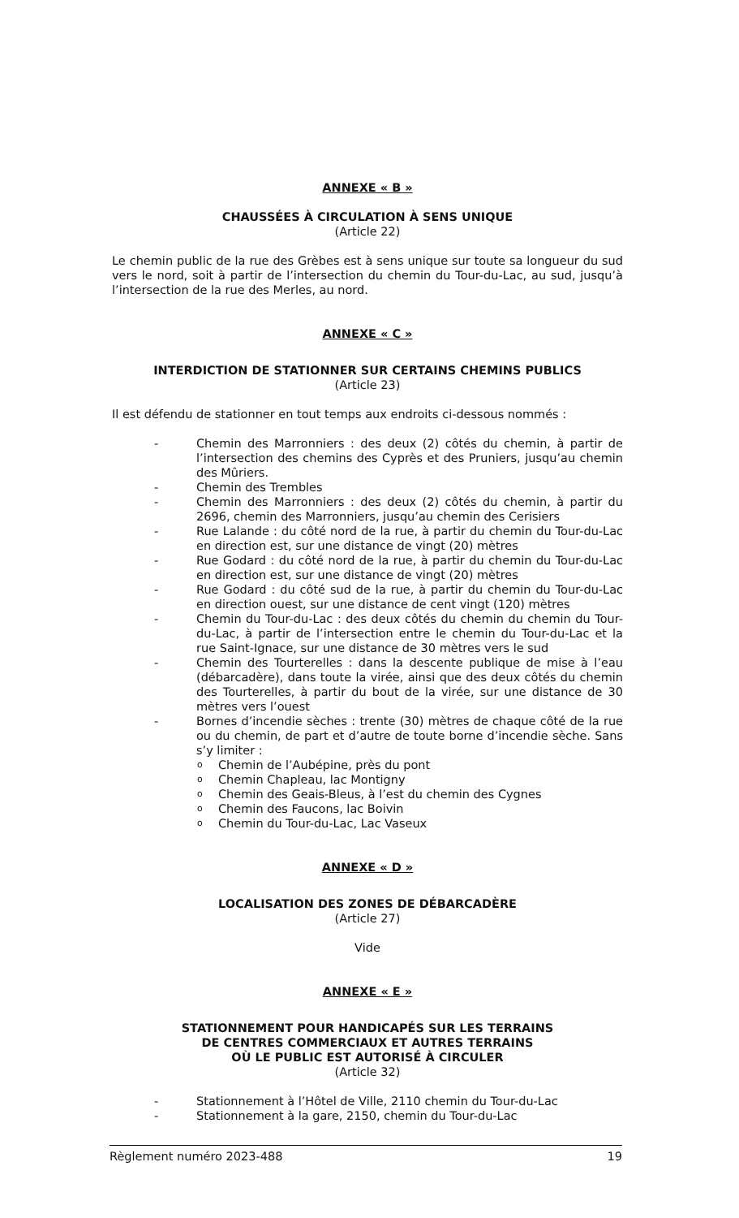ANNEXE « B »
CHAUSSÉES À CIRCULATION À SENS UNIQUE
(Article 22)
Le chemin public de la rue des Grèbes est à sens unique sur toute sa longueur du sud vers le nord, soit à partir de l’intersection du chemin du Tour-du-Lac, au sud, jusqu’à l’intersection de la rue des Merles, au nord.
ANNEXE « C »
INTERDICTION DE STATIONNER SUR CERTAINS CHEMINS PUBLICS
(Article 23)
Il est défendu de stationner en tout temps aux endroits ci-dessous nommés :
- Chemin des Marronniers : des deux (2) côtés du chemin, à partir de l’intersection des chemins des Cyprès et des Pruniers, jusqu’au chemin des Mûriers.
- Chemin des Trembles
- Chemin des Marronniers : des deux (2) côtés du chemin, à partir du 2696, chemin des Marronniers, jusqu’au chemin des Cerisiers
- Rue Lalande : du côté nord de la rue, à partir du chemin du Tour-du-Lac en direction est, sur une distance de vingt (20) mètres
- Rue Godard : du côté nord de la rue, à partir du chemin du Tour-du-Lac en direction est, sur une distance de vingt (20) mètres
- Rue Godard : du côté sud de la rue, à partir du chemin du Tour-du-Lac en direction ouest, sur une distance de cent vingt (120) mètres
- Chemin du Tour-du-Lac : des deux côtés du chemin du chemin du Tour-du-Lac, à partir de l’intersection entre le chemin du Tour-du-Lac et la rue Saint-Ignace, sur une distance de 30 mètres vers le sud
- Chemin des Tourterelles : dans la descente publique de mise à l’eau (débarcadère), dans toute la virée, ainsi que des deux côtés du chemin des Tourterelles, à partir du bout de la virée, sur une distance de 30 mètres vers l’ouest
- Bornes d’incendie sèches : trente (30) mètres de chaque côté de la rue ou du chemin, de part et d’autre de toute borne d’incendie sèche. Sans s’y limiter :
o Chemin de l’Aubépine, près du pont
o Chemin Chapleau, lac Montigny
o Chemin des Geais-Bleus, à l’est du chemin des Cygnes
o Chemin des Faucons, lac Boivin
o Chemin du Tour-du-Lac, Lac Vaseux
ANNEXE « D »
LOCALISATION DES ZONES DE DÉBARCADÈRE
(Article 27)
Vide
ANNEXE « E »
STATIONNEMENT POUR HANDICAPÉS SUR LES TERRAINS
DE CENTRES COMMERCIAUX ET AUTRES TERRAINS
OÙ LE PUBLIC EST AUTORISÉ À CIRCULER
(Article 32)
- Stationnement à l’Hôtel de Ville, 2110 chemin du Tour-du-Lac
- Stationnement à la gare, 2150, chemin du Tour-du-Lac
Règlement numéro 2023-488 19